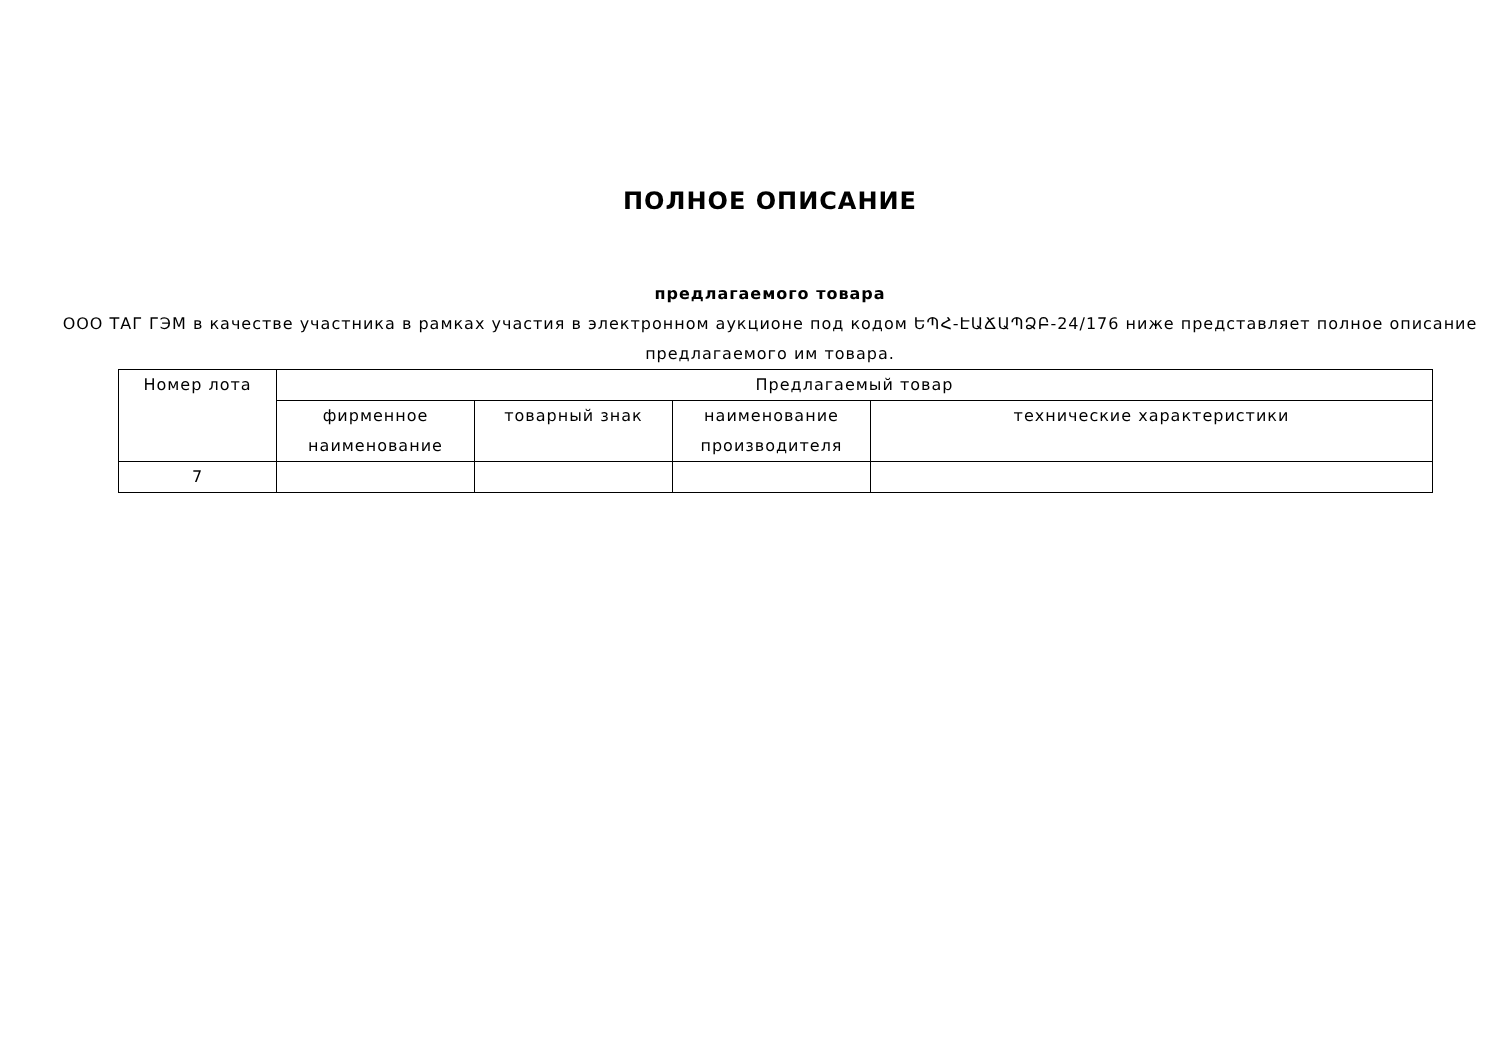ПОЛНОЕ ОПИСАНИЕ
предлагаемого товара
ООО ТАГ ГЭМ в качестве участника в рамках участия в электронном аукционе под кодом ԵՊՀ-ԷԱՃԱՊՁԲ-24/176 ниже представляет полное описание предлагаемого им товара.
| Номер лота | Предлагаемый товар | | | |
| --- | --- | --- | --- | --- |
| | фирменное наименование | товарный знак | наименование производителя | технические характеристики |
| 7 | | | | |